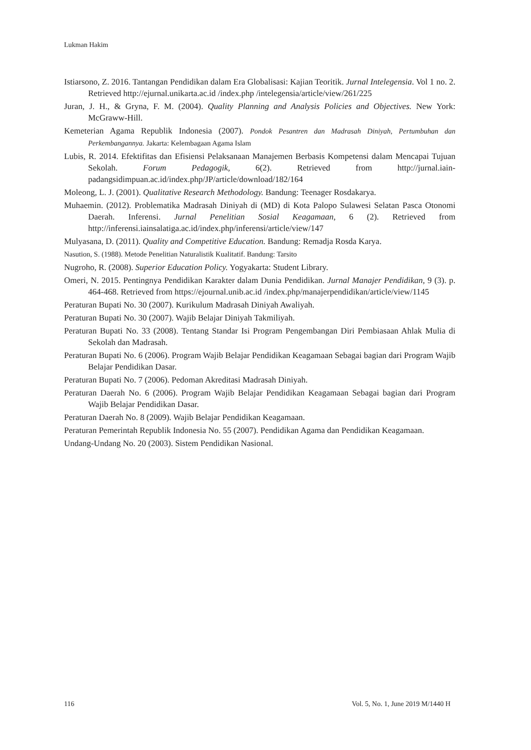Lukman Hakim
Istiarsono, Z. 2016. Tantangan Pendidikan dalam Era Globalisasi: Kajian Teoritik. Jurnal Intelegensia. Vol 1 no. 2. Retrieved http://ejurnal.unikarta.ac.id /index.php /intelegensia/article/view/261/225
Juran, J. H., & Gryna, F. M. (2004). Quality Planning and Analysis Policies and Objectives. New York: McGraww-Hill.
Kemeterian Agama Republik Indonesia (2007). Pondok Pesantren dan Madrasah Diniyah, Pertumbuhan dan Perkembangannya. Jakarta: Kelembagaan Agama Islam
Lubis, R. 2014. Efektifitas dan Efisiensi Pelaksanaan Manajemen Berbasis Kompetensi dalam Mencapai Tujuan Sekolah. Forum Pedagogik, 6(2). Retrieved from http://jurnal.iain-padangsidimpuan.ac.id/index.php/JP/article/download/182/164
Moleong, L. J. (2001). Qualitative Research Methodology. Bandung: Teenager Rosdakarya.
Muhaemin. (2012). Problematika Madrasah Diniyah di (MD) di Kota Palopo Sulawesi Selatan Pasca Otonomi Daerah. Inferensi. Jurnal Penelitian Sosial Keagamaan, 6 (2). Retrieved from http://inferensi.iainsalatiga.ac.id/index.php/inferensi/article/view/147
Mulyasana, D. (2011). Quality and Competitive Education. Bandung: Remadja Rosda Karya.
Nasution, S. (1988). Metode Penelitian Naturalistik Kualitatif. Bandung: Tarsito
Nugroho, R. (2008). Superior Education Policy. Yogyakarta: Student Library.
Omeri, N. 2015. Pentingnya Pendidikan Karakter dalam Dunia Pendidikan. Jurnal Manajer Pendidikan, 9 (3). p. 464-468. Retrieved from https://ejournal.unib.ac.id /index.php/manajerpendidikan/article/view/1145
Peraturan Bupati No. 30 (2007). Kurikulum Madrasah Diniyah Awaliyah.
Peraturan Bupati No. 30 (2007). Wajib Belajar Diniyah Takmiliyah.
Peraturan Bupati No. 33 (2008). Tentang Standar Isi Program Pengembangan Diri Pembiasaan Ahlak Mulia di Sekolah dan Madrasah.
Peraturan Bupati No. 6 (2006). Program Wajib Belajar Pendidikan Keagamaan Sebagai bagian dari Program Wajib Belajar Pendidikan Dasar.
Peraturan Bupati No. 7 (2006). Pedoman Akreditasi Madrasah Diniyah.
Peraturan Daerah No. 6 (2006). Program Wajib Belajar Pendidikan Keagamaan Sebagai bagian dari Program Wajib Belajar Pendidikan Dasar.
Peraturan Daerah No. 8 (2009). Wajib Belajar Pendidikan Keagamaan.
Peraturan Pemerintah Republik Indonesia No. 55 (2007). Pendidikan Agama dan Pendidikan Keagamaan.
Undang-Undang No. 20 (2003). Sistem Pendidikan Nasional.
116 Vol. 5, No. 1, June 2019 M/1440 H